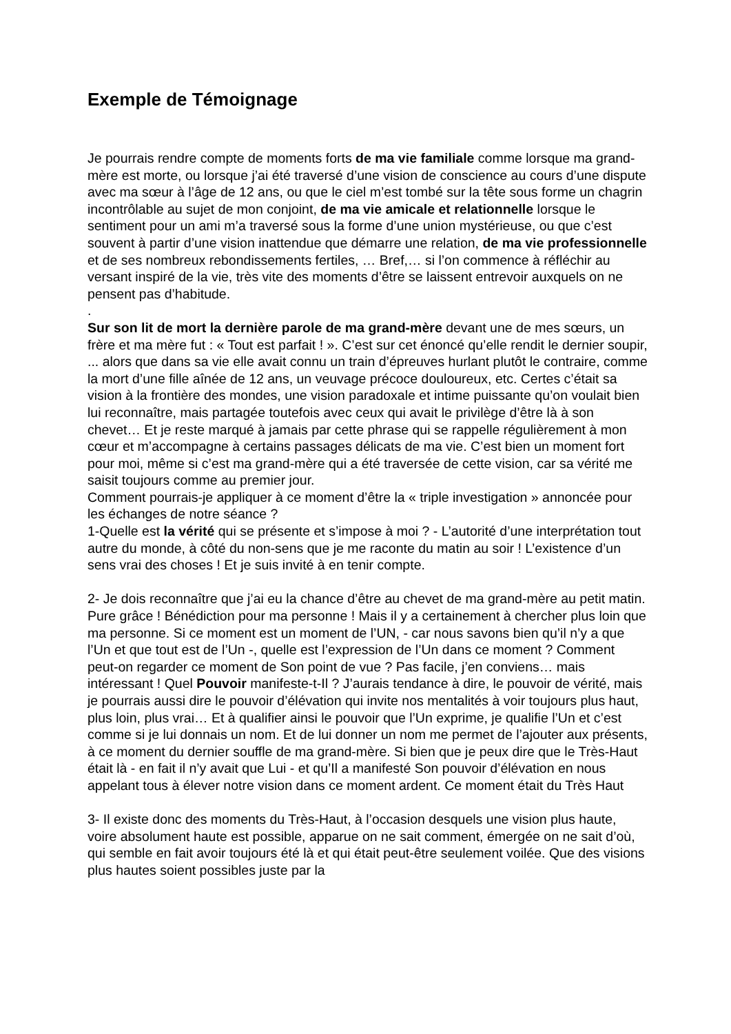Exemple de Témoignage
Je pourrais rendre compte de moments forts de ma vie familiale comme lorsque ma grand-mère est morte, ou lorsque j’ai été traversé d’une vision de conscience au cours d’une dispute avec ma sœur à l’âge de 12 ans, ou que le ciel m’est tombé sur la tête sous forme un chagrin incontrôlable au sujet de mon conjoint, de ma vie amicale et relationnelle lorsque le sentiment pour un ami m’a traversé sous la forme d’une union mystérieuse, ou que c’est souvent à partir d’une vision inattendue que démarre une relation, de ma vie professionnelle et de ses nombreux rebondissements fertiles, … Bref,… si l’on commence à réfléchir au versant inspiré de la vie, très vite des moments d’être se laissent entrevoir auxquels on ne pensent pas d’habitude.
.
Sur son lit de mort la dernière parole de ma grand-mère devant une de mes sœurs, un frère et ma mère fut : « Tout est parfait ! ». C’est sur cet énoncé qu’elle rendit le dernier soupir, ... alors que dans sa vie elle avait connu un train d’épreuves hurlant plutôt le contraire, comme la mort d’une fille aînée de 12 ans, un veuvage précoce douloureux, etc. Certes c’était sa vision à la frontière des mondes, une vision paradoxale et intime puissante qu’on voulait bien lui reconnaître, mais partagée toutefois avec ceux qui avait le privilège d’être là à son chevet… Et je reste marqué à jamais par cette phrase qui se rappelle régulièrement à mon cœur et m’accompagne à certains passages délicats de ma vie. C’est bien un moment fort pour moi, même si c’est ma grand-mère qui a été traversée de cette vision, car sa vérité me saisit toujours comme au premier jour.
Comment pourrais-je appliquer à ce moment d’être la « triple investigation » annoncée pour les échanges de notre séance ?
1-Quelle est la vérité qui se présente et s’impose à moi ? - L’autorité d’une interprétation tout autre du monde, à côté du non-sens que je me raconte du matin au soir ! L’existence d’un sens vrai des choses ! Et je suis invité à en tenir compte.
2- Je dois reconnaître que j’ai eu la chance d’être au chevet de ma grand-mère au petit matin. Pure grâce ! Bénédiction pour ma personne ! Mais il y a certainement à chercher plus loin que ma personne. Si ce moment est un moment de l’UN, - car nous savons bien qu’il n’y a que l’Un et que tout est de l’Un -, quelle est l’expression de l’Un dans ce moment ? Comment peut-on regarder ce moment de Son point de vue ? Pas facile, j’en conviens… mais intéressant ! Quel Pouvoir manifeste-t-Il ? J’aurais tendance à dire, le pouvoir de vérité, mais je pourrais aussi dire le pouvoir d’élévation qui invite nos mentalités à voir toujours plus haut, plus loin, plus vrai… Et à qualifier ainsi le pouvoir que l’Un exprime, je qualifie l’Un et c’est comme si je lui donnais un nom. Et de lui donner un nom me permet de l’ajouter aux présents, à ce moment du dernier souffle de ma grand-mère. Si bien que je peux dire que le Très-Haut était là - en fait il n’y avait que Lui - et qu’Il a manifesté Son pouvoir d’élévation en nous appelant tous à élever notre vision dans ce moment ardent. Ce moment était du Très Haut
3- Il existe donc des moments du Très-Haut, à l’occasion desquels une vision plus haute, voire absolument haute est possible, apparue on ne sait comment, émergée on ne sait d’où, qui semble en fait avoir toujours été là et qui était peut-être seulement voilée. Que des visions plus hautes soient possibles juste par la